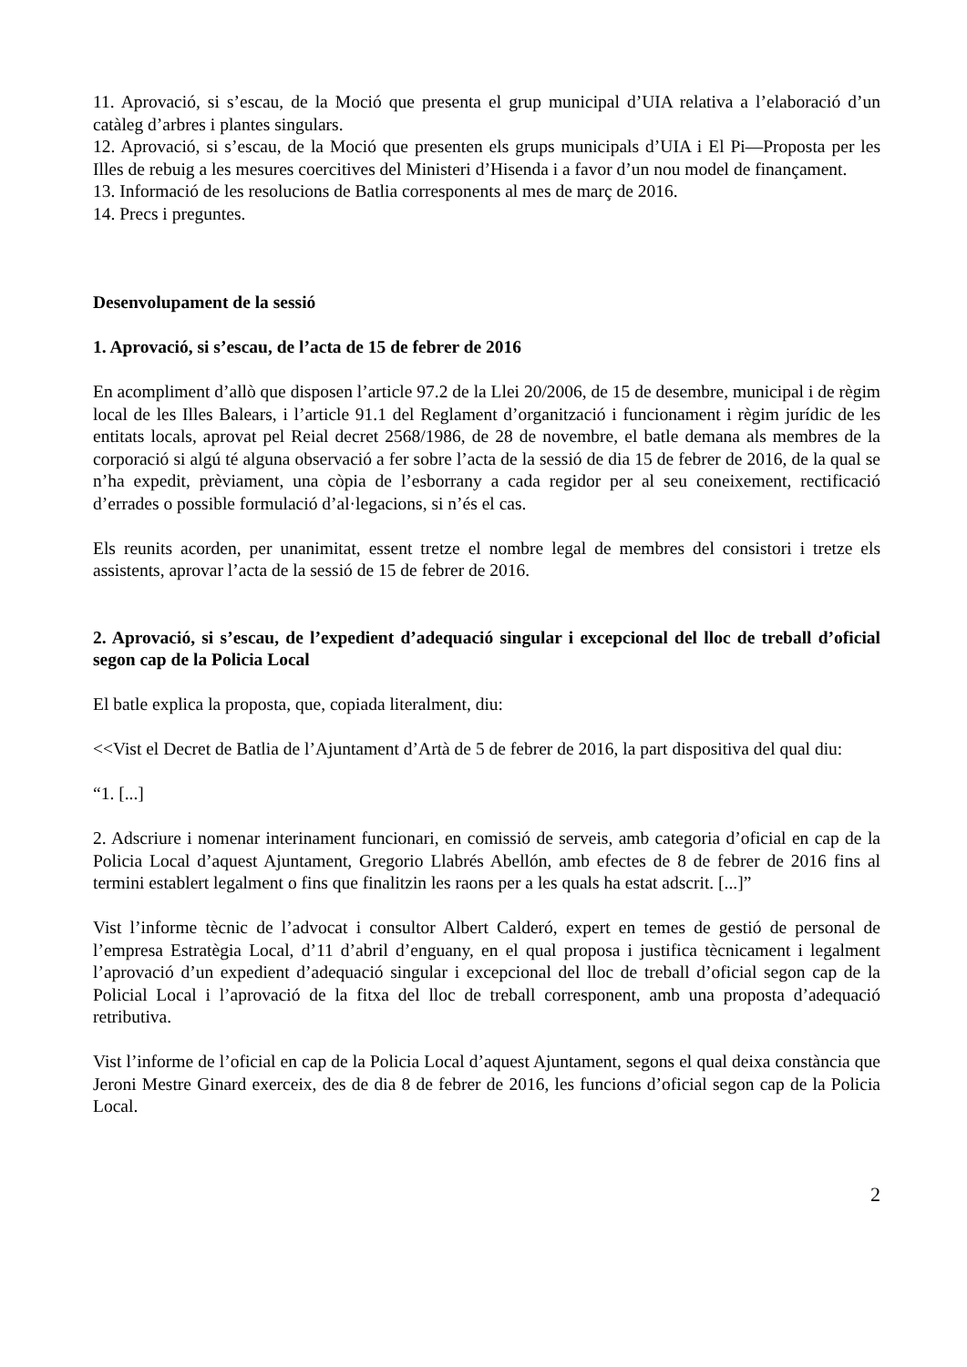11. Aprovació, si s’escau, de la Moció que presenta el grup municipal d’UIA relativa a l’elaboració d’un catàleg d’arbres i plantes singulars.
12. Aprovació, si s’escau, de la Moció que presenten els grups municipals d’UIA i El Pi—Proposta per les Illes de rebuig a les mesures coercitives del Ministeri d’Hisenda i a favor d’un nou model de finançament.
13. Informació de les resolucions de Batlia corresponents al mes de març de 2016.
14. Precs i preguntes.
Desenvolupament de la sessió
1. Aprovació, si s’escau, de l’acta de 15 de febrer de 2016
En acompliment d’allò que disposen l’article 97.2 de la Llei 20/2006, de 15 de desembre, municipal i de règim local de les Illes Balears, i l’article 91.1 del Reglament d’organització i funcionament i règim jurídic de les entitats locals, aprovat pel Reial decret 2568/1986, de 28 de novembre, el batle demana als membres de la corporació si algú té alguna observació a fer sobre l’acta de la sessió de dia 15 de febrer de 2016, de la qual se n’ha expedit, prèviament, una còpia de l’esborrany a cada regidor per al seu coneixement, rectificació d’errades o possible formulació d’al·legacions, si n’és el cas.
Els reunits acorden, per unanimitat, essent tretze el nombre legal de membres del consistori i tretze els assistents, aprovar l’acta de la sessió de 15 de febrer de 2016.
2. Aprovació, si s’escau, de l’expedient d’adequació singular i excepcional del lloc de treball d’oficial segon cap de la Policia Local
El batle explica la proposta, que, copiada literalment, diu:
<<Vist el Decret de Batlia de l’Ajuntament d’Artà de 5 de febrer de 2016, la part dispositiva del qual diu:
“1. [...]
2. Adscriure i nomenar interinament funcionari, en comissió de serveis, amb categoria d’oficial en cap de la Policia Local d’aquest Ajuntament, Gregorio Llabrés Abellón, amb efectes de 8 de febrer de 2016 fins al termini establert legalment o fins que finalitzin les raons per a les quals ha estat adscrit. [...]”
Vist l’informe tècnic de l’advocat i consultor Albert Calderó, expert en temes de gestió de personal de l’empresa Estratègia Local, d’11 d’abril d’enguany, en el qual proposa i justifica tècnicament i legalment l’aprovació d’un expedient d’adequació singular i excepcional del lloc de treball d’oficial segon cap de la Policial Local i l’aprovació de la fitxa del lloc de treball corresponent, amb una proposta d’adequació retributiva.
Vist l’informe de l’oficial en cap de la Policia Local d’aquest Ajuntament, segons el qual deixa constància que Jeroni Mestre Ginard exerceix, des de dia 8 de febrer de 2016, les funcions d’oficial segon cap de la Policia Local.
2